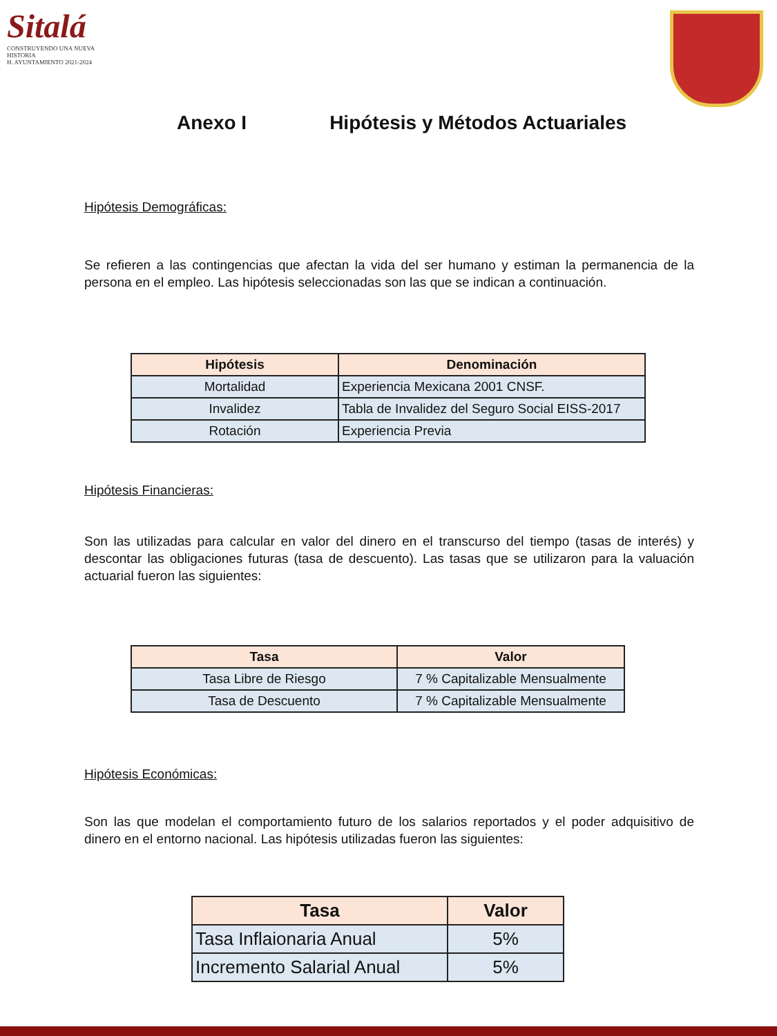Sitalá
CONSTRUYENDO UNA NUEVA HISTORIA
H. AYUNTAMIENTO 2021-2024
Anexo I Hipótesis y Métodos Actuariales
Hipótesis Demográficas:
Se refieren a las contingencias que afectan la vida del ser humano y estiman la permanencia de la persona en el empleo. Las hipótesis seleccionadas son las que se indican a continuación.
| Hipótesis | Denominación |
| --- | --- |
| Mortalidad | Experiencia Mexicana 2001 CNSF. |
| Invalidez | Tabla de Invalidez del Seguro Social EISS-2017 |
| Rotación | Experiencia Previa |
Hipótesis Financieras:
Son las utilizadas para calcular en valor del dinero en el transcurso del tiempo (tasas de interés) y descontar las obligaciones futuras (tasa de descuento). Las tasas que se utilizaron para la valuación actuarial fueron las siguientes:
| Tasa | Valor |
| --- | --- |
| Tasa Libre de Riesgo | 7 % Capitalizable Mensualmente |
| Tasa de Descuento | 7 % Capitalizable Mensualmente |
Hipótesis Económicas:
Son las que modelan el comportamiento futuro de los salarios reportados y el poder adquisitivo de dinero en el entorno nacional. Las hipótesis utilizadas fueron las siguientes:
| Tasa | Valor |
| --- | --- |
| Tasa Inflaionaria Anual | 5% |
| Incremento Salarial Anual | 5% |